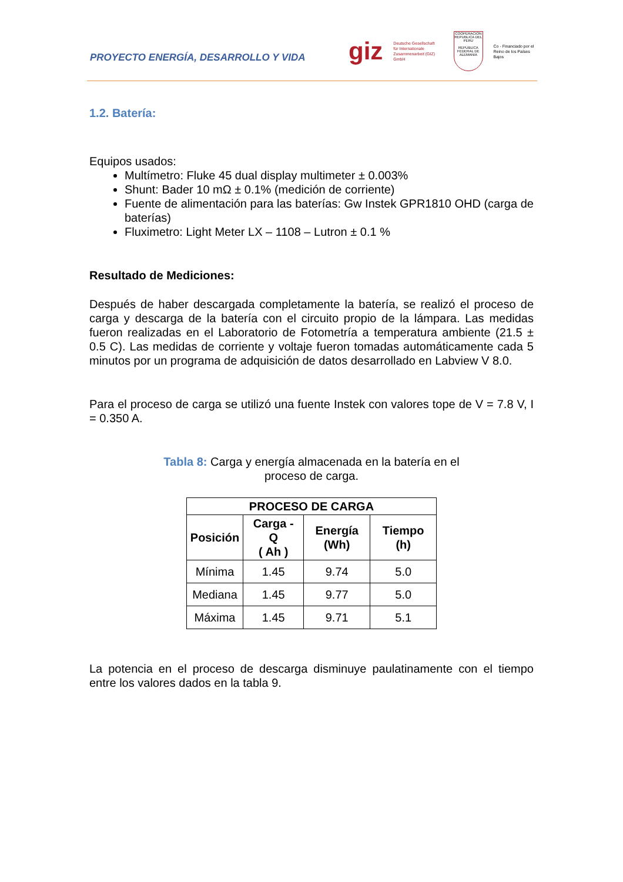PROYECTO ENERGÍA, DESARROLLO Y VIDA
giz Deutsche Gesellschaft
für Internationale
Zusammenarbeit (GIZ) GmbH
COOPERACION
REPUBLICA DEL PERU
REPUBLICA FEDERAL DE ALEMANIA
Co - Financiado por el
Reino de los Países Bajos
1.2. Batería:
Equipos usados:
Multímetro: Fluke 45 dual display multimeter ± 0.003%
Shunt: Bader 10 mΩ ± 0.1% (medición de corriente)
Fuente de alimentación para las baterías: Gw Instek GPR1810 OHD (carga de baterías)
Fluximetro: Light Meter LX – 1108 – Lutron ± 0.1 %
Resultado de Mediciones:
Después de haber descargada completamente la batería, se realizó el proceso de carga y descarga de la batería con el circuito propio de la lámpara. Las medidas fueron realizadas en el Laboratorio de Fotometría a temperatura ambiente (21.5 ± 0.5 C). Las medidas de corriente y voltaje fueron tomadas automáticamente cada 5 minutos por un programa de adquisición de datos desarrollado en Labview V 8.0.
Para el proceso de carga se utilizó una fuente Instek con valores tope de V = 7.8 V, I = 0.350 A.
Tabla 8: Carga y energía almacenada en la batería en el proceso de carga.
| PROCESO DE CARGA | | | |
| --- | --- | --- | --- |
| Posición | Carga - Q ( Ah ) | Energía (Wh) | Tiempo (h) |
| Mínima | 1.45 | 9.74 | 5.0 |
| Mediana | 1.45 | 9.77 | 5.0 |
| Máxima | 1.45 | 9.71 | 5.1 |
La potencia en el proceso de descarga disminuye paulatinamente con el tiempo entre los valores dados en la tabla 9.